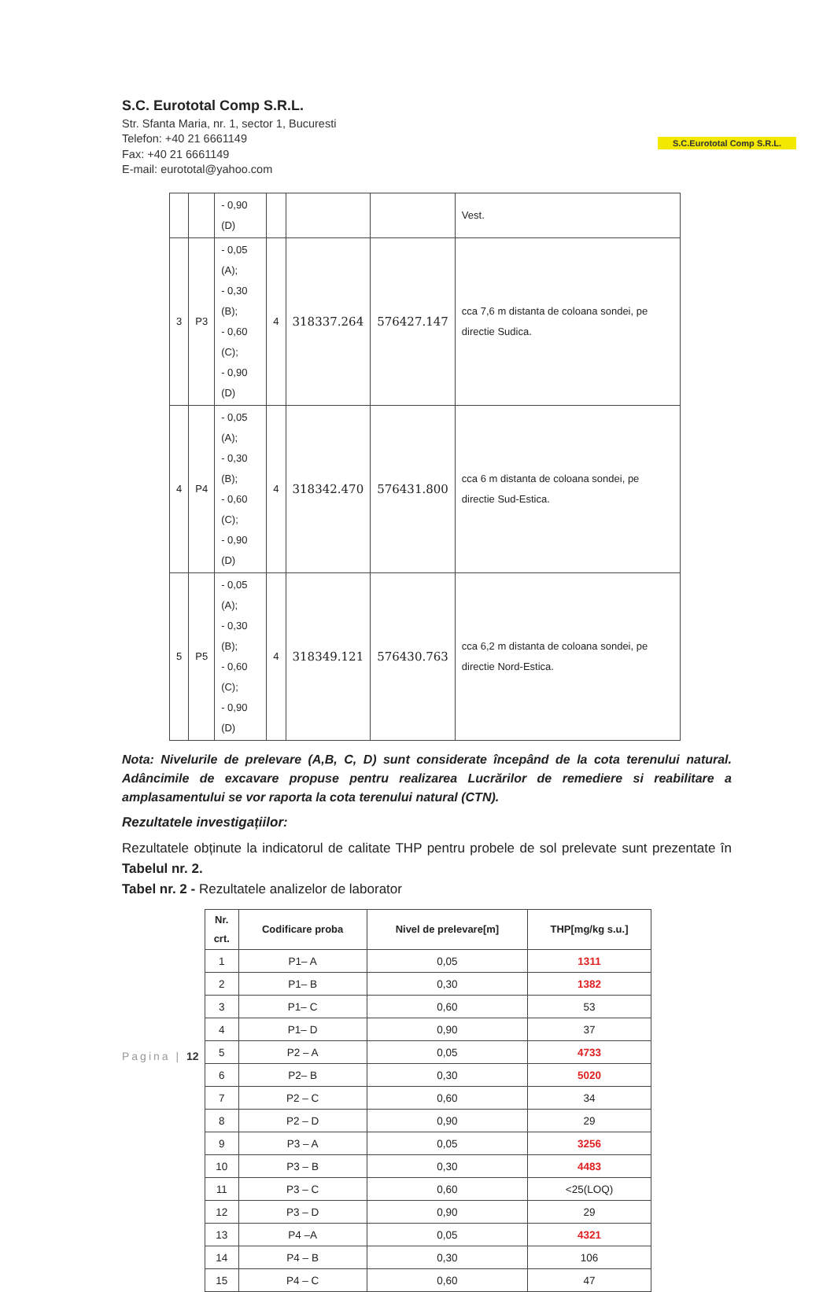S.C. Eurototal Comp S.R.L.
Str. Sfanta Maria, nr. 1, sector 1, Bucuresti
Telefon: +40 21 6661149
Fax: +40 21 6661149
E-mail: eurototal@yahoo.com
S.C.Eurototal Comp S.R.L.
| | | - 0,90 (D) | | | | Vest. |
| 3 | P3 | - 0,05 (A); - 0,30 (B); - 0,60 (C); - 0,90 (D) | 4 | 318337.264 | 576427.147 | cca 7,6 m distanta de coloana sondei, pe directie Sudica. |
| 4 | P4 | - 0,05 (A); - 0,30 (B); - 0,60 (C); - 0,90 (D) | 4 | 318342.470 | 576431.800 | cca 6 m distanta de coloana sondei, pe directie Sud-Estica. |
| 5 | P5 | - 0,05 (A); - 0,30 (B); - 0,60 (C); - 0,90 (D) | 4 | 318349.121 | 576430.763 | cca 6,2 m distanta de coloana sondei, pe directie Nord-Estica. |
Nota: Nivelurile de prelevare (A,B, C, D) sunt considerate începând de la cota terenului natural. Adâncimile de excavare propuse pentru realizarea Lucrărilor de remediere si reabilitare a amplasamentului se vor raporta la cota terenului natural (CTN).
Rezultatele investigațiilor:
Rezultatele obținute la indicatorul de calitate THP pentru probele de sol prelevate sunt prezentate în Tabelul nr. 2.
Tabel nr. 2 - Rezultatele analizelor de laborator
| Nr. crt. | Codificare proba | Nivel de prelevare[m] | THP[mg/kg s.u.] |
| --- | --- | --- | --- |
| 1 | P1– A | 0,05 | 1311 |
| 2 | P1– B | 0,30 | 1382 |
| 3 | P1– C | 0,60 | 53 |
| 4 | P1– D | 0,90 | 37 |
| 5 | P2 – A | 0,05 | 4733 |
| 6 | P2– B | 0,30 | 5020 |
| 7 | P2 – C | 0,60 | 34 |
| 8 | P2 – D | 0,90 | 29 |
| 9 | P3 – A | 0,05 | 3256 |
| 10 | P3 – B | 0,30 | 4483 |
| 11 | P3 – C | 0,60 | <25(LOQ) |
| 12 | P3 – D | 0,90 | 29 |
| 13 | P4 –A | 0,05 | 4321 |
| 14 | P4 – B | 0,30 | 106 |
| 15 | P4 – C | 0,60 | 47 |
Pagina | 12